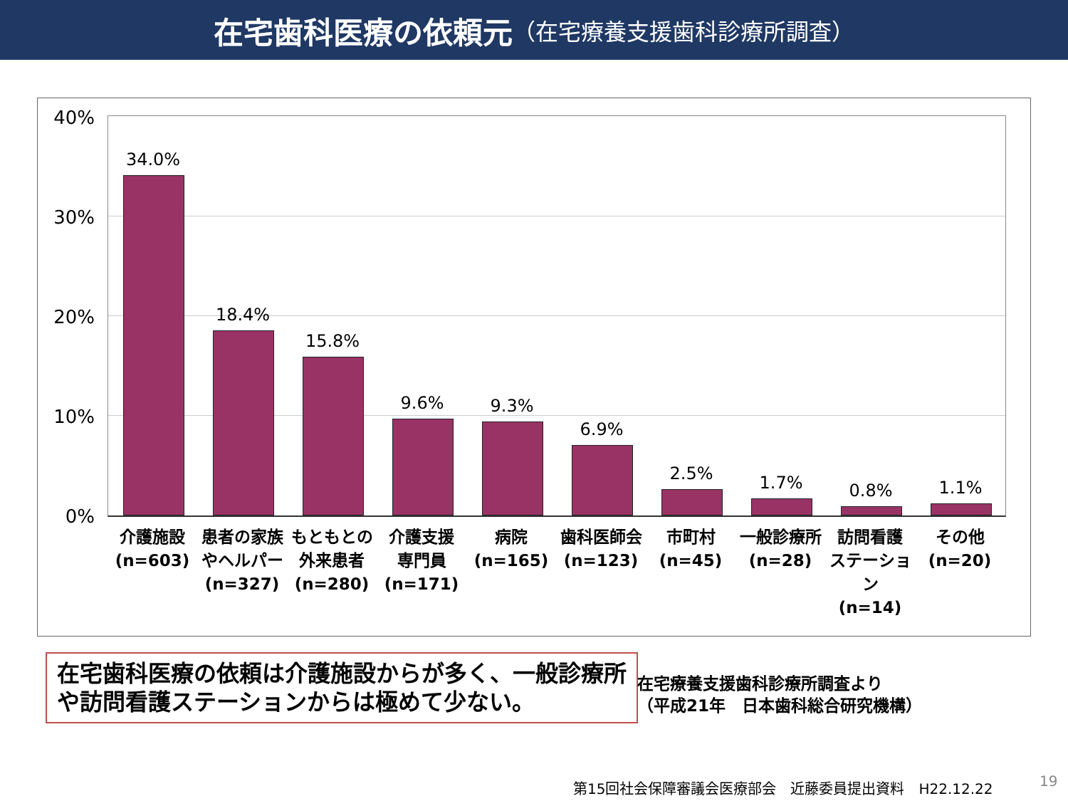在宅歯科医療の依頼元 （在宅療養支援歯科診療所調査）
40%
30%
20%
10%
0%
34.0% 18.4% 15.8% 9.6% 9.3% 6.9% 2.5% 1.7% 0.8% 1.1%
介護施設
(n=603)
患者の家族
やヘルパー
(n=327)
もともとの
外来患者
(n=280)
介護支援
専門員
(n=171)
病院
(n=165)
歯科医師会
(n=123)
市町村
(n=45)
一般診療所
(n=28)
訪問看護
ステーショ
ン
(n=14)
その他
(n=20)
在宅歯科医療の依頼は介護施設からが多く、一般診療所や訪問看護ステーションからは極めて少ない。
在宅療養支援歯科診療所調査より
（平成21年　日本歯科総合研究機構）
第15回社会保障審議会医療部会　近藤委員提出資料　H22.12.22
19